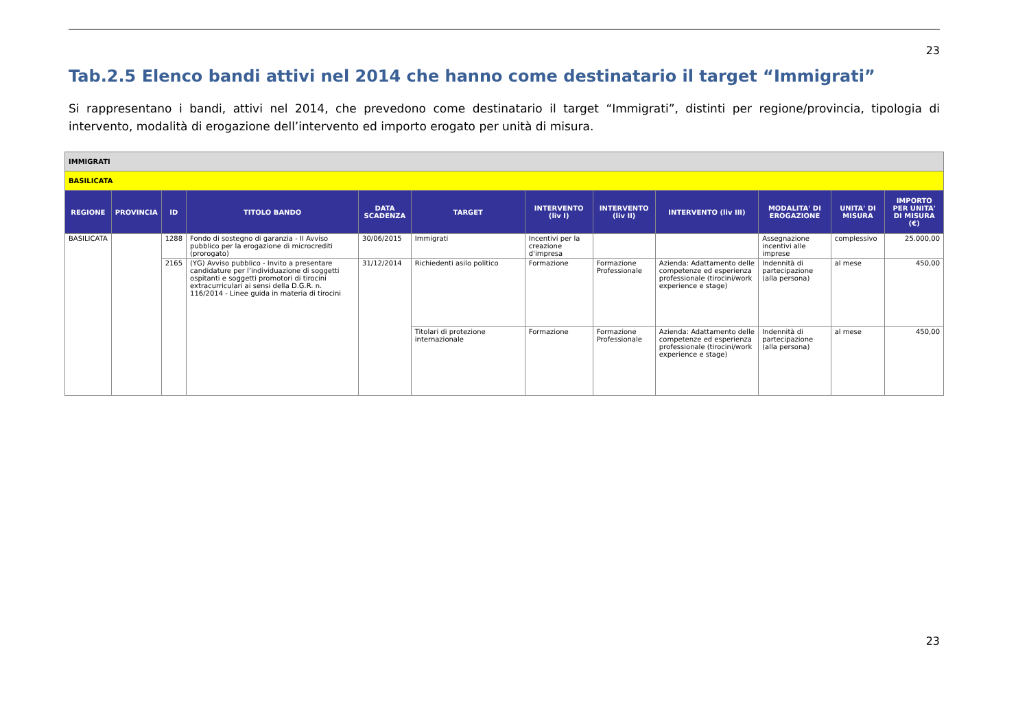23
Tab.2.5 Elenco bandi attivi nel 2014 che hanno come destinatario il target “Immigrati”
Si rappresentano i bandi, attivi nel 2014, che prevedono come destinatario il target “Immigrati”, distinti per regione/provincia, tipologia di intervento, modalità di erogazione dell’intervento ed importo erogato per unità di misura.
| IMMIGRATI | | | | | | | | | | | |
| BASILICATA | | | | | | | | | | | |
| REGIONE | PROVINCIA | ID | TITOLO BANDO | DATA SCADENZA | TARGET | INTERVENTO (liv I) | INTERVENTO (liv II) | INTERVENTO (liv III) | MODALITA' DI EROGAZIONE | UNITA' DI MISURA | IMPORTO PER UNITA' DI MISURA (€) |
| BASILICATA | | 1288 | Fondo di sostegno di garanzia - II Avviso pubblico per la erogazione di microcrediti (prorogato) | 30/06/2015 | Immigrati | Incentivi per la creazione d'impresa | | | Assegnazione incentivi alle imprese | complessivo | 25.000,00 |
| | | 2165 | (YG) Avviso pubblico - Invito a presentare candidature per l’individuazione di soggetti ospitanti e soggetti promotori di tirocini extracurriculari ai sensi della D.G.R. n. 116/2014 - Linee guida in materia di tirocini | 31/12/2014 | Richiedenti asilo politico | Formazione | Formazione Professionale | Azienda: Adattamento delle competenze ed esperienza professionale (tirocini/work experience e stage) | Indennità di partecipazione (alla persona) | al mese | 450,00 |
| | | | | | Titolari di protezione internazionale | Formazione | Formazione Professionale | Azienda: Adattamento delle competenze ed esperienza professionale (tirocini/work experience e stage) | Indennità di partecipazione (alla persona) | al mese | 450,00 |
23